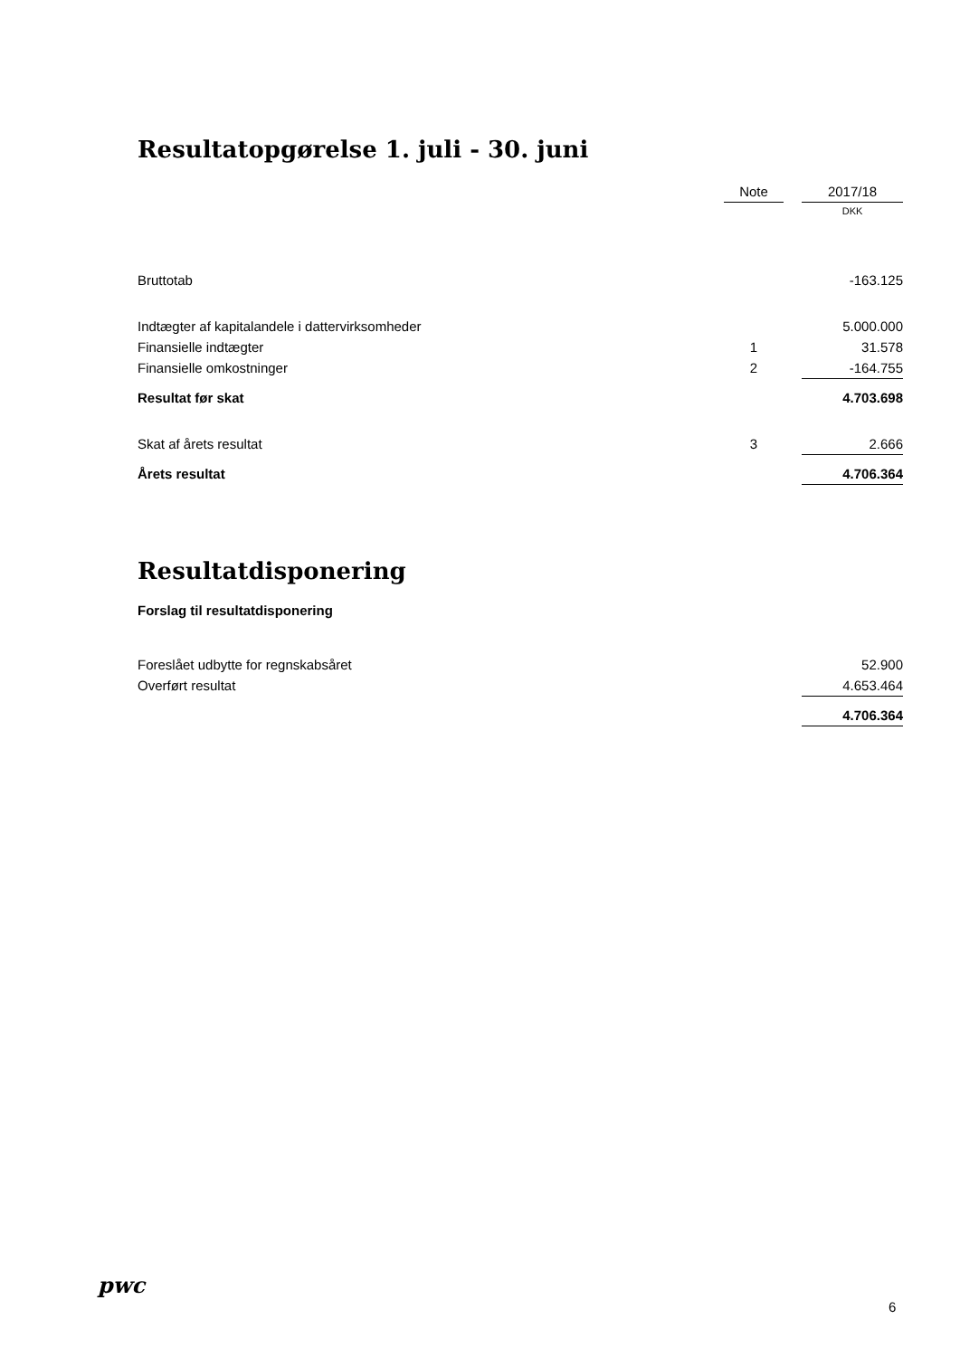Resultatopgørelse 1. juli - 30. juni
| | Note | | 2017/18 |
| | | | DKK |
| Bruttotab | | | -163.125 |
| Indtægter af kapitalandele i dattervirksomheder | | | 5.000.000 |
| Finansielle indtægter | 1 | | 31.578 |
| Finansielle omkostninger | 2 | | -164.755 |
| Resultat før skat | | | 4.703.698 |
| Skat af årets resultat | 3 | | 2.666 |
| Årets resultat | | | 4.706.364 |
Resultatdisponering
Forslag til resultatdisponering
| Foreslået udbytte for regnskabsåret | 52.900 |
| Overført resultat | 4.653.464 |
| | 4.706.364 |
pwc
6